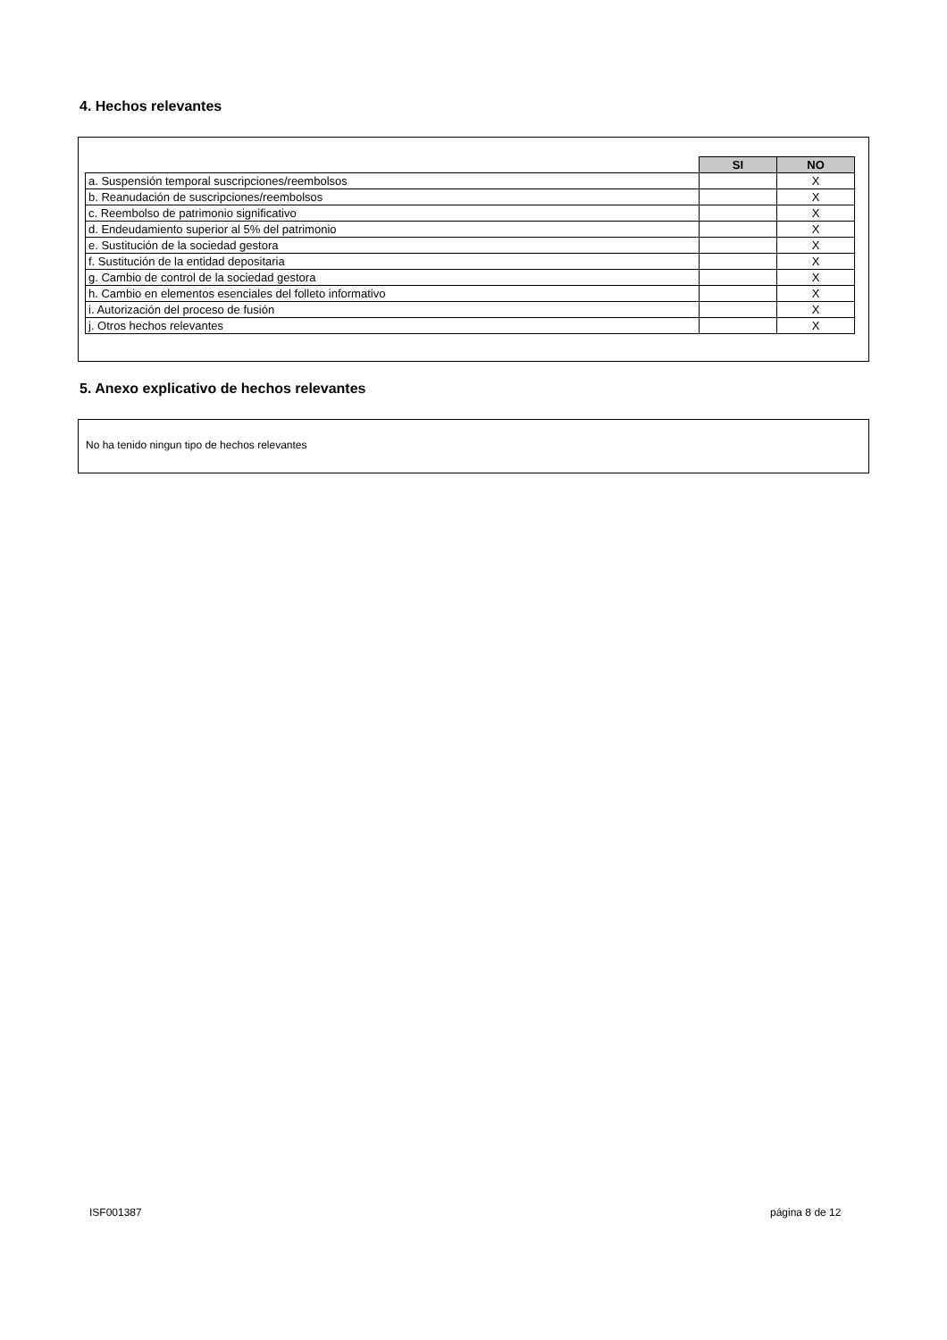4. Hechos relevantes
| | SI | NO |
| a. Suspensión temporal suscripciones/reembolsos | | X |
| b. Reanudación de suscripciones/reembolsos | | X |
| c. Reembolso de patrimonio significativo | | X |
| d. Endeudamiento superior al 5% del patrimonio | | X |
| e. Sustitución de la sociedad gestora | | X |
| f. Sustitución de la entidad depositaria | | X |
| g. Cambio de control de la sociedad gestora | | X |
| h. Cambio en elementos esenciales del folleto informativo | | X |
| i. Autorización del proceso de fusión | | X |
| j. Otros hechos relevantes | | X |
5. Anexo explicativo de hechos relevantes
No ha tenido ningun tipo de hechos relevantes
ISF001387 página 8 de 12